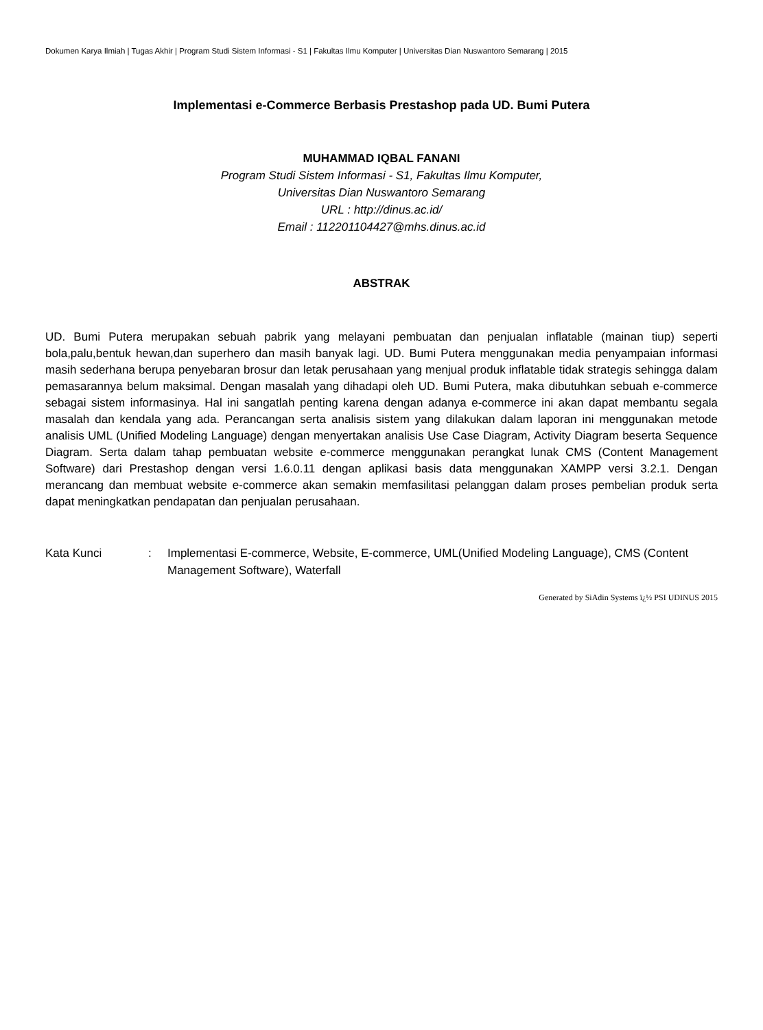Dokumen Karya Ilmiah | Tugas Akhir | Program Studi Sistem Informasi - S1 | Fakultas Ilmu Komputer | Universitas Dian Nuswantoro Semarang | 2015
Implementasi e-Commerce Berbasis Prestashop pada UD. Bumi Putera
MUHAMMAD IQBAL FANANI
Program Studi Sistem Informasi - S1, Fakultas Ilmu Komputer,
Universitas Dian Nuswantoro Semarang
URL : http://dinus.ac.id/
Email : 112201104427@mhs.dinus.ac.id
ABSTRAK
UD. Bumi Putera merupakan sebuah pabrik yang melayani pembuatan dan penjualan inflatable (mainan tiup) seperti bola,palu,bentuk hewan,dan superhero dan masih banyak lagi. UD. Bumi Putera menggunakan media penyampaian informasi masih sederhana berupa penyebaran brosur dan letak perusahaan yang menjual produk inflatable tidak strategis sehingga dalam pemasarannya belum maksimal. Dengan masalah yang dihadapi oleh UD. Bumi Putera, maka dibutuhkan sebuah e-commerce sebagai sistem informasinya. Hal ini sangatlah penting karena dengan adanya e-commerce ini akan dapat membantu segala masalah dan kendala yang ada. Perancangan serta analisis sistem yang dilakukan dalam laporan ini menggunakan metode analisis UML (Unified Modeling Language) dengan menyertakan analisis Use Case Diagram, Activity Diagram beserta Sequence Diagram. Serta dalam tahap pembuatan website e-commerce menggunakan perangkat lunak CMS (Content Management Software) dari Prestashop dengan versi 1.6.0.11 dengan aplikasi basis data menggunakan XAMPP versi 3.2.1. Dengan merancang dan membuat website e-commerce akan semakin memfasilitasi pelanggan dalam proses pembelian produk serta dapat meningkatkan pendapatan dan penjualan perusahaan.
Kata Kunci : Implementasi E-commerce, Website, E-commerce, UML(Unified Modeling Language), CMS (Content Management Software), Waterfall
Generated by SiAdin Systems ï¿½ PSI UDINUS 2015